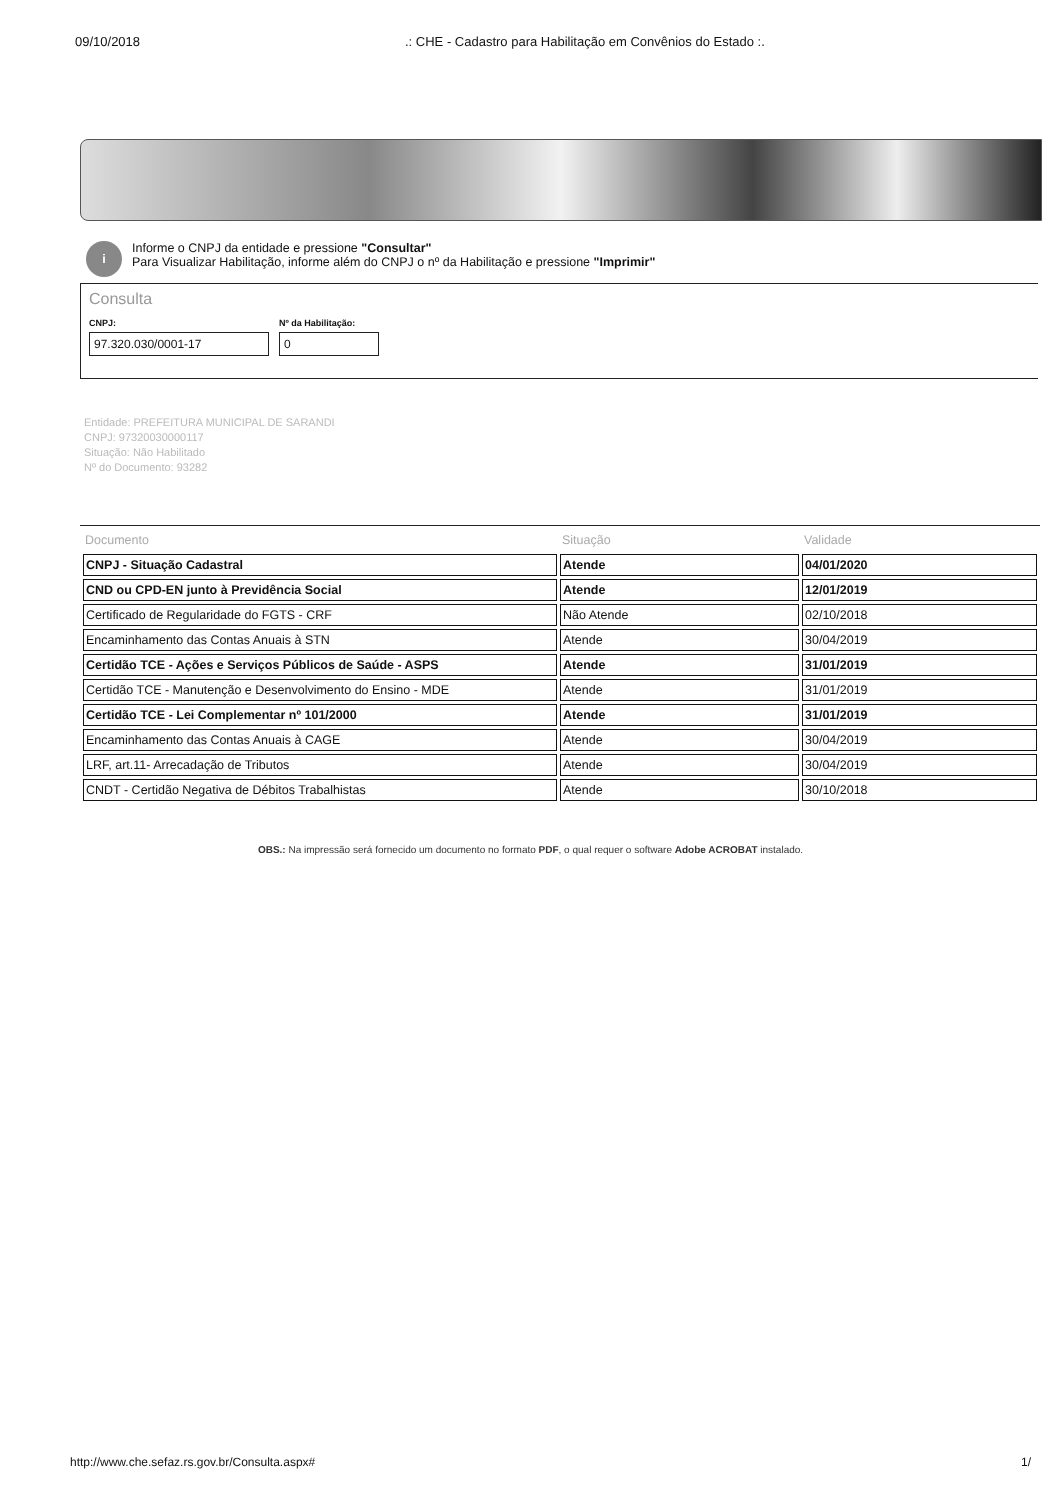09/10/2018 .: CHE - Cadastro para Habilitação em Convênios do Estado :.
i
Informe o CNPJ da entidade e pressione "Consultar"
Para Visualizar Habilitação, informe além do CNPJ o nº da Habilitação e pressione "Imprimir"
Consulta
CNPJ:
97.320.030/0001-17
Nº da Habilitação:
0
Entidade: PREFEITURA MUNICIPAL DE SARANDI
CNPJ: 97320030000117
Situação: Não Habilitado
Nº do Documento: 93282
| Documento | Situação | Validade |
| --- | --- | --- |
| CNPJ - Situação Cadastral | Atende | 04/01/2020 |
| CND ou CPD-EN junto à Previdência Social | Atende | 12/01/2019 |
| Certificado de Regularidade do FGTS - CRF | Não Atende | 02/10/2018 |
| Encaminhamento das Contas Anuais à STN | Atende | 30/04/2019 |
| Certidão TCE - Ações e Serviços Públicos de Saúde - ASPS | Atende | 31/01/2019 |
| Certidão TCE - Manutenção e Desenvolvimento do Ensino - MDE | Atende | 31/01/2019 |
| Certidão TCE - Lei Complementar nº 101/2000 | Atende | 31/01/2019 |
| Encaminhamento das Contas Anuais à CAGE | Atende | 30/04/2019 |
| LRF, art.11- Arrecadação de Tributos | Atende | 30/04/2019 |
| CNDT - Certidão Negativa de Débitos Trabalhistas | Atende | 30/10/2018 |
OBS.: Na impressão será fornecido um documento no formato PDF, o qual requer o software Adobe ACROBAT instalado.
http://www.che.sefaz.rs.gov.br/Consulta.aspx# 1/